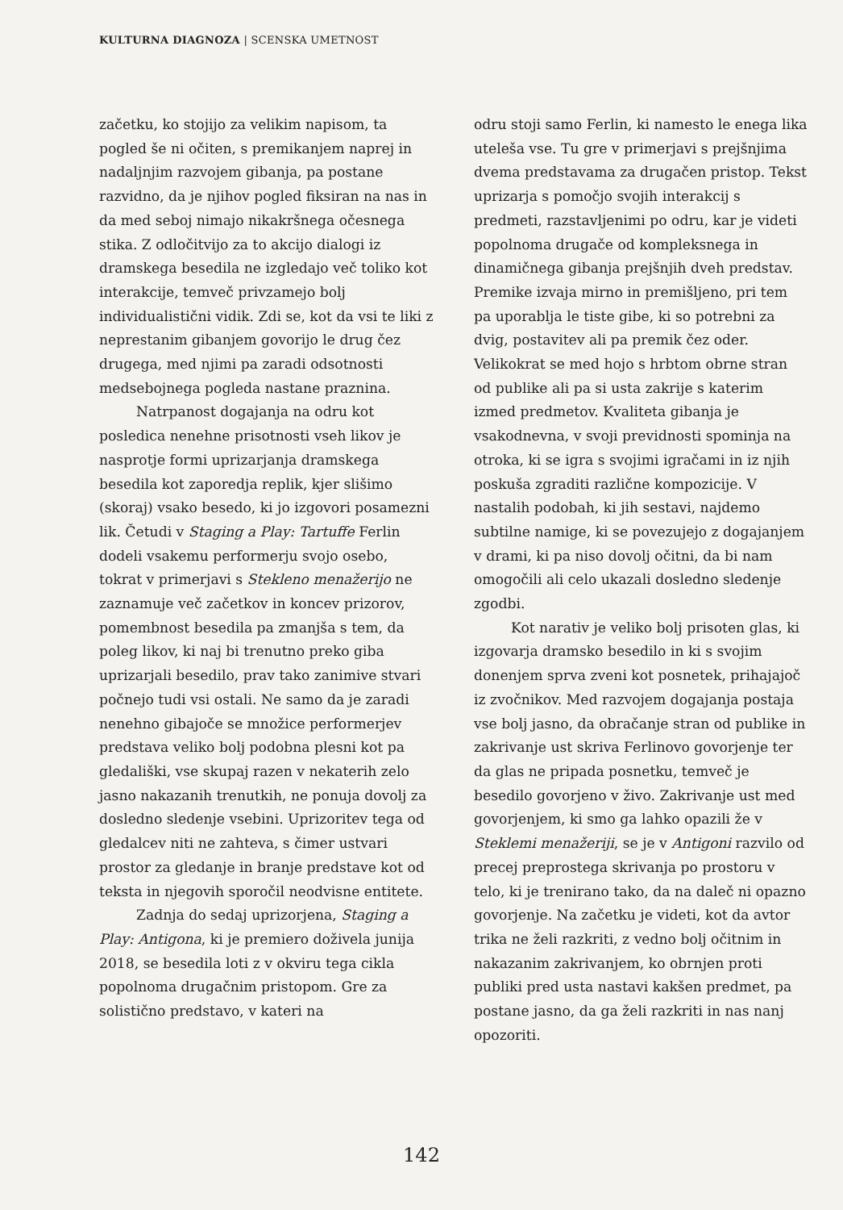KULTURNA DIAGNOZA | SCENSKA UMETNOST
začetku, ko stojijo za velikim napisom, ta pogled še ni očiten, s premikanjem naprej in nadaljnjim razvojem gibanja, pa postane razvidno, da je njihov pogled fiksiran na nas in da med seboj nimajo nikakršnega očesnega stika. Z odločitvijo za to akcijo dialogi iz dramskega besedila ne izgledajo več toliko kot interakcije, temveč privzamejo bolj individualistični vidik. Zdi se, kot da vsi te liki z neprestanim gibanjem govorijo le drug čez drugega, med njimi pa zaradi odsotnosti medsebojnega pogleda nastane praznina.
Natrpanost dogajanja na odru kot posledica nenehne prisotnosti vseh likov je nasprotje formi uprizarjanja dramskega besedila kot zaporedja replik, kjer slišimo (skoraj) vsako besedo, ki jo izgovori posamezni lik. Četudi v Staging a Play: Tartuffe Ferlin dodeli vsakemu performerju svojo osebo, tokrat v primerjavi s Stekleno menažerijo ne zaznamuje več začetkov in koncev prizorov, pomembnost besedila pa zmanjša s tem, da poleg likov, ki naj bi trenutno preko giba uprizarjali besedilo, prav tako zanimive stvari počnejo tudi vsi ostali. Ne samo da je zaradi nenehno gibajoče se množice performerjev predstava veliko bolj podobna plesni kot pa gledališki, vse skupaj razen v nekaterih zelo jasno nakazanih trenutkih, ne ponuja dovolj za dosledno sledenje vsebini. Uprizoritev tega od gledalcev niti ne zahteva, s čimer ustvari prostor za gledanje in branje predstave kot od teksta in njegovih sporočil neodvisne entitete.
Zadnja do sedaj uprizorjena, Staging a Play: Antigona, ki je premiero doživela junija 2018, se besedila loti z v okviru tega cikla popolnoma drugačnim pristopom. Gre za solistično predstavo, v kateri na
odru stoji samo Ferlin, ki namesto le enega lika uteleša vse. Tu gre v primerjavi s prejšnjima dvema predstavama za drugačen pristop. Tekst uprizarja s pomočjo svojih interakcij s predmeti, razstavljenimi po odru, kar je videti popolnoma drugače od kompleksnega in dinamičnega gibanja prejšnjih dveh predstav. Premike izvaja mirno in premišljeno, pri tem pa uporablja le tiste gibe, ki so potrebni za dvig, postavitev ali pa premik čez oder. Velikokrat se med hojo s hrbtom obrne stran od publike ali pa si usta zakrije s katerim izmed predmetov. Kvaliteta gibanja je vsakodnevna, v svoji previdnosti spominja na otroka, ki se igra s svojimi igračami in iz njih poskuša zgraditi različne kompozicije. V nastalih podobah, ki jih sestavi, najdemo subtilne namige, ki se povezujejo z dogajanjem v drami, ki pa niso dovolj očitni, da bi nam omogočili ali celo ukazali dosledno sledenje zgodbi.
Kot narativ je veliko bolj prisoten glas, ki izgovarja dramsko besedilo in ki s svojim donenjem sprva zveni kot posnetek, prihajajoč iz zvočnikov. Med razvojem dogajanja postaja vse bolj jasno, da obračanje stran od publike in zakrivanje ust skriva Ferlinovo govorjenje ter da glas ne pripada posnetku, temveč je besedilo govorjeno v živo. Zakrivanje ust med govorjenjem, ki smo ga lahko opazili že v Steklemi menažeriji, se je v Antigoni razvilo od precej preprostega skrivanja po prostoru v telo, ki je trenirano tako, da na daleč ni opazno govorjenje. Na začetku je videti, kot da avtor trika ne želi razkriti, z vedno bolj očitnim in nakazanim zakrivanjem, ko obrnjen proti publiki pred usta nastavi kakšen predmet, pa postane jasno, da ga želi razkriti in nas nanj opozoriti.
142